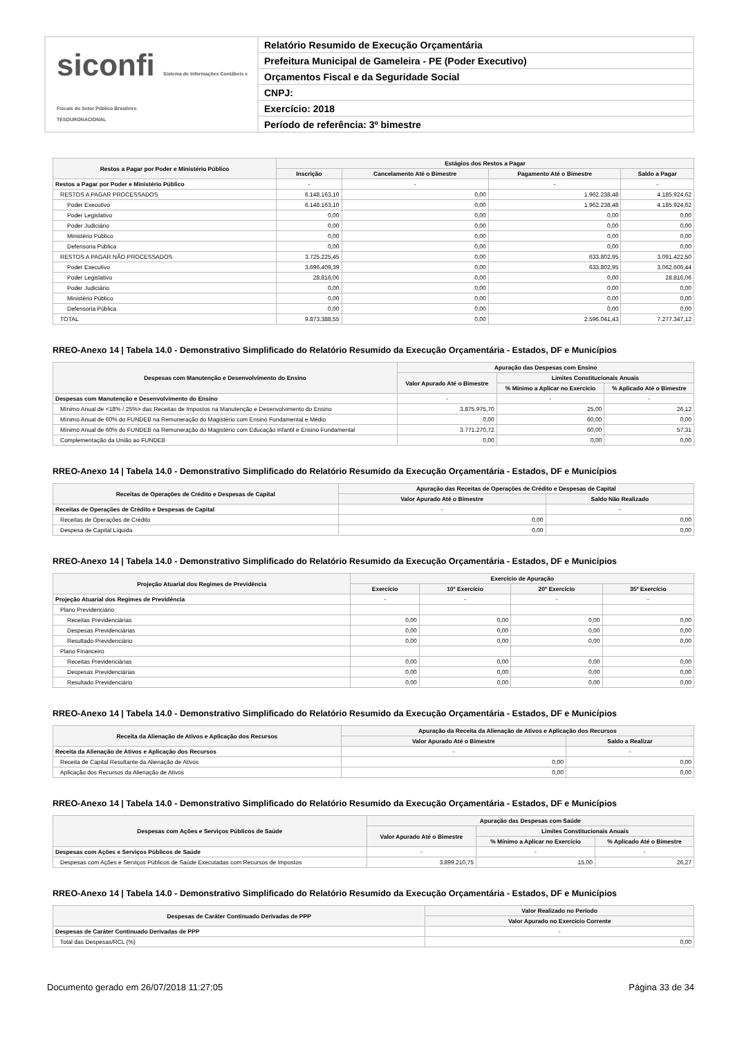siconfi Sistema de Informações Contábeis e Fiscais do Setor Público Brasileiro
TESOURONACIONAL
Relatório Resumido de Execução Orçamentária
Prefeitura Municipal de Gameleira - PE (Poder Executivo)
Orçamentos Fiscal e da Seguridade Social
CNPJ:
Exercício: 2018
Período de referência: 3º bimestre
| Restos a Pagar por Poder e Ministério Público | Estágios dos Restos a Pagar | | | |
| --- | --- | --- | --- | --- |
| | Inscrição | Cancelamento Até o Bimestre | Pagamento Até o Bimestre | Saldo a Pagar |
| Restos a Pagar por Poder e Ministério Público | - | - | - | - |
| RESTOS A PAGAR PROCESSADOS | 6.148.163,10 | 0,00 | 1.962.238,48 | 4.185.924,62 |
| Poder Executivo | 6.148.163,10 | 0,00 | 1.962.238,48 | 4.185.924,62 |
| Poder Legislativo | 0,00 | 0,00 | 0,00 | 0,00 |
| Poder Judiciário | 0,00 | 0,00 | 0,00 | 0,00 |
| Ministério Público | 0,00 | 0,00 | 0,00 | 0,00 |
| Defensoria Pública | 0,00 | 0,00 | 0,00 | 0,00 |
| RESTOS A PAGAR NÃO PROCESSADOS | 3.725.225,45 | 0,00 | 633.802,95 | 3.091.422,50 |
| Poder Executivo | 3.696.409,39 | 0,00 | 633.802,95 | 3.062.606,44 |
| Poder Legislativo | 28.816,06 | 0,00 | 0,00 | 28.816,06 |
| Poder Judiciário | 0,00 | 0,00 | 0,00 | 0,00 |
| Ministério Público | 0,00 | 0,00 | 0,00 | 0,00 |
| Defensoria Pública | 0,00 | 0,00 | 0,00 | 0,00 |
| TOTAL | 9.873.388,55 | 0,00 | 2.596.041,43 | 7.277.347,12 |
RREO-Anexo 14 | Tabela 14.0 - Demonstrativo Simplificado do Relatório Resumido da Execução Orçamentária - Estados, DF e Municípios
| Despesas com Manutenção e Desenvolvimento do Ensino | Apuração das Despesas com Ensino | | |
| --- | --- | --- | --- |
| | Valor Apurado Até o Bimestre | Limites Constitucionais Anuais | |
| | | % Mínimo a Aplicar no Exercício | % Aplicado Até o Bimestre |
| Despesas com Manutenção e Desenvolvimento do Ensino | - | - | - |
| Mínimo Anual de <18% / 25%> das Receitas de Impostos na Manutenção e Desenvolvimento do Ensino | 3.875.975,70 | 25,00 | 26,12 |
| Mínimo Anual de 60% do FUNDEB na Remuneração do Magistério com Ensino Fundamental e Médio | 0,00 | 60,00 | 0,00 |
| Mínimo Anual de 60% do FUNDEB na Remuneração do Magistério com Educação Infantil e Ensino Fundamental | 3.771.270,72 | 60,00 | 57,31 |
| Complementação da União ao FUNDEB | 0,00 | 0,00 | 0,00 |
RREO-Anexo 14 | Tabela 14.0 - Demonstrativo Simplificado do Relatório Resumido da Execução Orçamentária - Estados, DF e Municípios
| Receitas de Operações de Crédito e Despesas de Capital | Apuração das Receitas de Operações de Crédito e Despesas de Capital | |
| --- | --- | --- |
| | Valor Apurado Até o Bimestre | Saldo Não Realizado |
| Receitas de Operações de Crédito e Despesas de Capital | - | - |
| Receitas de Operações de Crédito | 0,00 | 0,00 |
| Despesa de Capital Líquida | 0,00 | 0,00 |
RREO-Anexo 14 | Tabela 14.0 - Demonstrativo Simplificado do Relatório Resumido da Execução Orçamentária - Estados, DF e Municípios
| Projeção Atuarial dos Regimes de Previdência | Exercício de Apuração | | | |
| --- | --- | --- | --- | --- |
| | Exercício | 10º Exercício | 20º Exercício | 35º Exercício |
| Projeção Atuarial dos Regimes de Previdência | - | - | - | - |
| Plano Previdenciário | | | | |
| Receitas Previdenciárias | 0,00 | 0,00 | 0,00 | 0,00 |
| Despesas Previdenciárias | 0,00 | 0,00 | 0,00 | 0,00 |
| Resultado Previdenciário | 0,00 | 0,00 | 0,00 | 0,00 |
| Plano Financeiro | | | | |
| Receitas Previdenciárias | 0,00 | 0,00 | 0,00 | 0,00 |
| Despesas Previdenciárias | 0,00 | 0,00 | 0,00 | 0,00 |
| Resultado Previdenciário | 0,00 | 0,00 | 0,00 | 0,00 |
RREO-Anexo 14 | Tabela 14.0 - Demonstrativo Simplificado do Relatório Resumido da Execução Orçamentária - Estados, DF e Municípios
| Receita da Alienação de Ativos e Aplicação dos Recursos | Apuração da Receita da Alienação de Ativos e Aplicação dos Recursos | |
| --- | --- | --- |
| | Valor Apurado Até o Bimestre | Saldo a Realizar |
| Receita da Alienação de Ativos e Aplicação dos Recursos | - | - |
| Receita de Capital Resultante da Alienação de Ativos | 0,00 | 0,00 |
| Aplicação dos Recursos da Alienação de Ativos | 0,00 | 0,00 |
RREO-Anexo 14 | Tabela 14.0 - Demonstrativo Simplificado do Relatório Resumido da Execução Orçamentária - Estados, DF e Municípios
| Despesas com Ações e Serviços Públicos de Saúde | Apuração das Despesas com Saúde | | |
| --- | --- | --- | --- |
| | Valor Apurado Até o Bimestre | Limites Constitucionais Anuais | |
| | | % Mínimo a Aplicar no Exercício | % Aplicado Até o Bimestre |
| Despesas com Ações e Serviços Públicos de Saúde | - | - | - |
| Despesas com Ações e Serviços Públicos de Saúde Executadas com Recursos de Impostos | 3.899.210,75 | 15,00 | 26,27 |
RREO-Anexo 14 | Tabela 14.0 - Demonstrativo Simplificado do Relatório Resumido da Execução Orçamentária - Estados, DF e Municípios
| Despesas de Caráter Continuado Derivadas de PPP | Valor Realizado no Período |
| --- | --- |
| | Valor Apurado no Exercício Corrente |
| Despesas de Caráter Continuado Derivadas de PPP | - |
| Total das Despesas/RCL (%) | 0,00 |
Documento gerado em 26/07/2018 11:27:05 Página 33 de 34